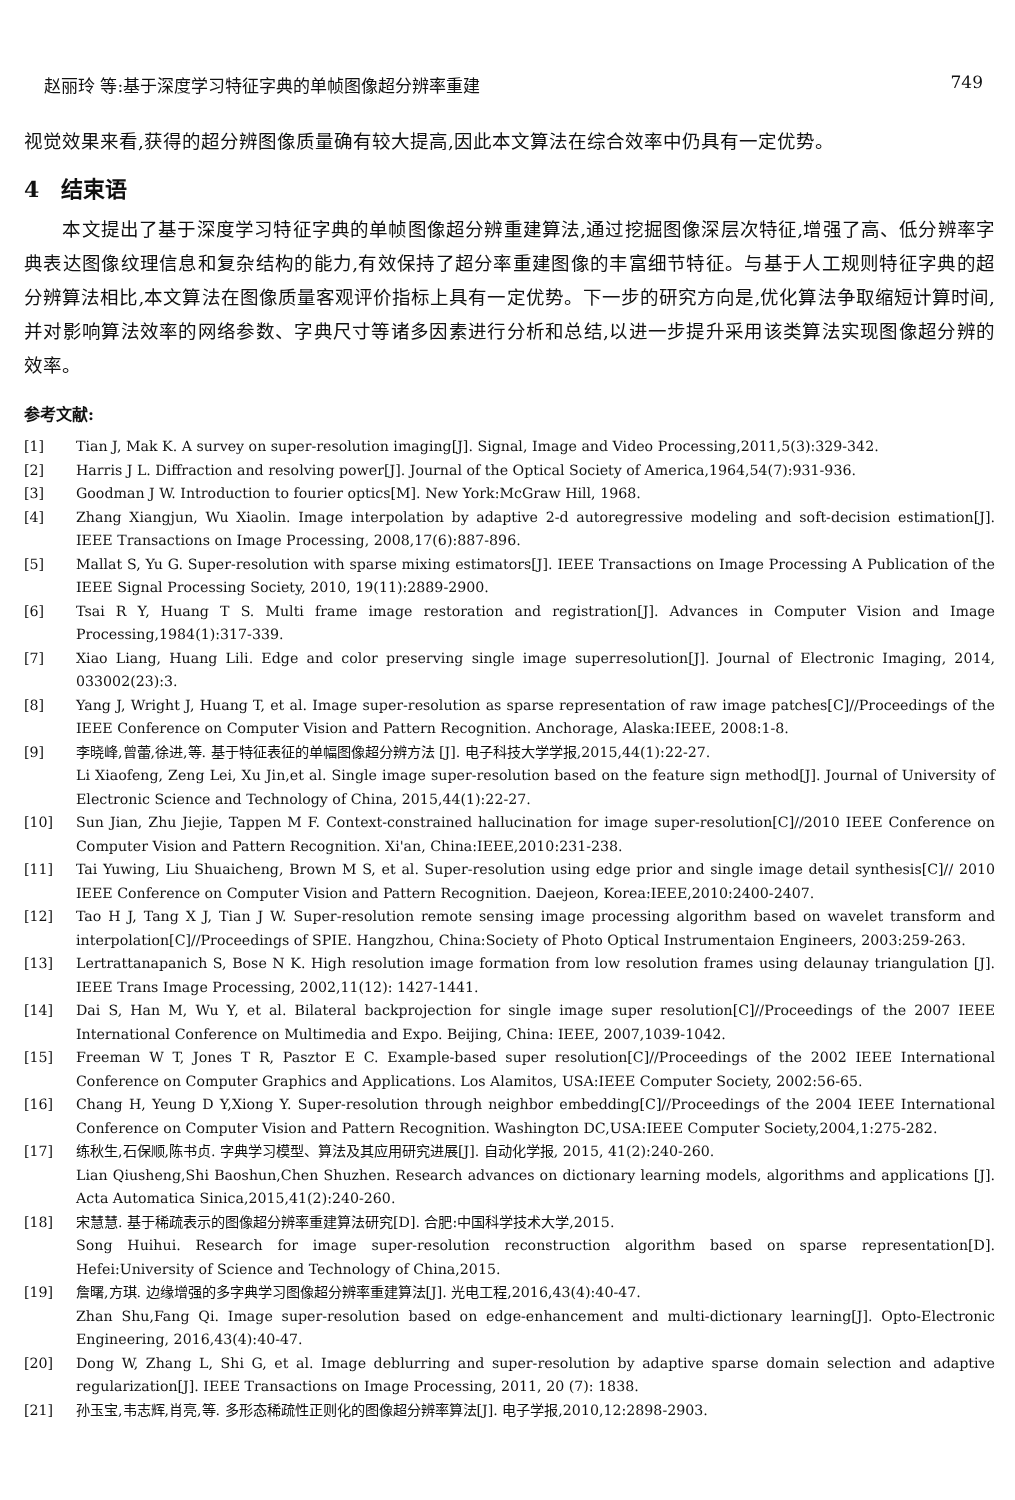赵丽玲 等:基于深度学习特征字典的单帧图像超分辨率重建 749
视觉效果来看,获得的超分辨图像质量确有较大提高,因此本文算法在综合效率中仍具有一定优势。
4　结束语
　　本文提出了基于深度学习特征字典的单帧图像超分辨重建算法,通过挖掘图像深层次特征,增强了高、低分辨率字典表达图像纹理信息和复杂结构的能力,有效保持了超分率重建图像的丰富细节特征。与基于人工规则特征字典的超分辨算法相比,本文算法在图像质量客观评价指标上具有一定优势。下一步的研究方向是,优化算法争取缩短计算时间,并对影响算法效率的网络参数、字典尺寸等诸多因素进行分析和总结,以进一步提升采用该类算法实现图像超分辨的效率。
参考文献:
[1] Tian J, Mak K. A survey on super-resolution imaging[J]. Signal, Image and Video Processing,2011,5(3):329-342.
[2] Harris J L. Diffraction and resolving power[J]. Journal of the Optical Society of America,1964,54(7):931-936.
[3] Goodman J W. Introduction to fourier optics[M]. New York:McGraw Hill, 1968.
[4] Zhang Xiangjun, Wu Xiaolin. Image interpolation by adaptive 2-d autoregressive modeling and soft-decision estimation[J]. IEEE Transactions on Image Processing, 2008,17(6):887-896.
[5] Mallat S, Yu G. Super-resolution with sparse mixing estimators[J]. IEEE Transactions on Image Processing A Publication of the IEEE Signal Processing Society, 2010, 19(11):2889-2900.
[6] Tsai R Y, Huang T S. Multi frame image restoration and registration[J]. Advances in Computer Vision and Image Processing,1984(1):317-339.
[7] Xiao Liang, Huang Lili. Edge and color preserving single image superresolution[J]. Journal of Electronic Imaging, 2014, 033002(23):3.
[8] Yang J, Wright J, Huang T, et al. Image super-resolution as sparse representation of raw image patches[C]//Proceedings of the IEEE Conference on Computer Vision and Pattern Recognition. Anchorage, Alaska:IEEE, 2008:1-8.
[9] 李晓峰,曾蕾,徐进,等. 基于特征表征的单幅图像超分辨方法 [J]. 电子科技大学学报,2015,44(1):22-27.
Li Xiaofeng, Zeng Lei, Xu Jin,et al. Single image super-resolution based on the feature sign method[J]. Journal of University of Electronic Science and Technology of China, 2015,44(1):22-27.
[10] Sun Jian, Zhu Jiejie, Tappen M F. Context-constrained hallucination for image super-resolution[C]//2010 IEEE Conference on Computer Vision and Pattern Recognition. Xi'an, China:IEEE,2010:231-238.
[11] Tai Yuwing, Liu Shuaicheng, Brown M S, et al. Super-resolution using edge prior and single image detail synthesis[C]// 2010 IEEE Conference on Computer Vision and Pattern Recognition. Daejeon, Korea:IEEE,2010:2400-2407.
[12] Tao H J, Tang X J, Tian J W. Super-resolution remote sensing image processing algorithm based on wavelet transform and interpolation[C]//Proceedings of SPIE. Hangzhou, China:Society of Photo Optical Instrumentaion Engineers, 2003:259-263.
[13] Lertrattanapanich S, Bose N K. High resolution image formation from low resolution frames using delaunay triangulation [J]. IEEE Trans Image Processing, 2002,11(12): 1427-1441.
[14] Dai S, Han M, Wu Y, et al. Bilateral backprojection for single image super resolution[C]//Proceedings of the 2007 IEEE International Conference on Multimedia and Expo. Beijing, China: IEEE, 2007,1039-1042.
[15] Freeman W T, Jones T R, Pasztor E C. Example-based super resolution[C]//Proceedings of the 2002 IEEE International Conference on Computer Graphics and Applications. Los Alamitos, USA:IEEE Computer Society, 2002:56-65.
[16] Chang H, Yeung D Y,Xiong Y. Super-resolution through neighbor embedding[C]//Proceedings of the 2004 IEEE International Conference on Computer Vision and Pattern Recognition. Washington DC,USA:IEEE Computer Society,2004,1:275-282.
[17] 练秋生,石保顺,陈书贞. 字典学习模型、算法及其应用研究进展[J]. 自动化学报, 2015, 41(2):240-260.
Lian Qiusheng,Shi Baoshun,Chen Shuzhen. Research advances on dictionary learning models, algorithms and applications [J]. Acta Automatica Sinica,2015,41(2):240-260.
[18] 宋慧慧. 基于稀疏表示的图像超分辨率重建算法研究[D]. 合肥:中国科学技术大学,2015.
Song Huihui. Research for image super-resolution reconstruction algorithm based on sparse representation[D]. Hefei:University of Science and Technology of China,2015.
[19] 詹曙,方琪. 边缘增强的多字典学习图像超分辨率重建算法[J]. 光电工程,2016,43(4):40-47.
Zhan Shu,Fang Qi. Image super-resolution based on edge-enhancement and multi-dictionary learning[J]. Opto-Electronic Engineering, 2016,43(4):40-47.
[20] Dong W, Zhang L, Shi G, et al. Image deblurring and super-resolution by adaptive sparse domain selection and adaptive regularization[J]. IEEE Transactions on Image Processing, 2011, 20 (7): 1838.
[21] 孙玉宝,韦志辉,肖亮,等. 多形态稀疏性正则化的图像超分辨率算法[J]. 电子学报,2010,12:2898-2903.